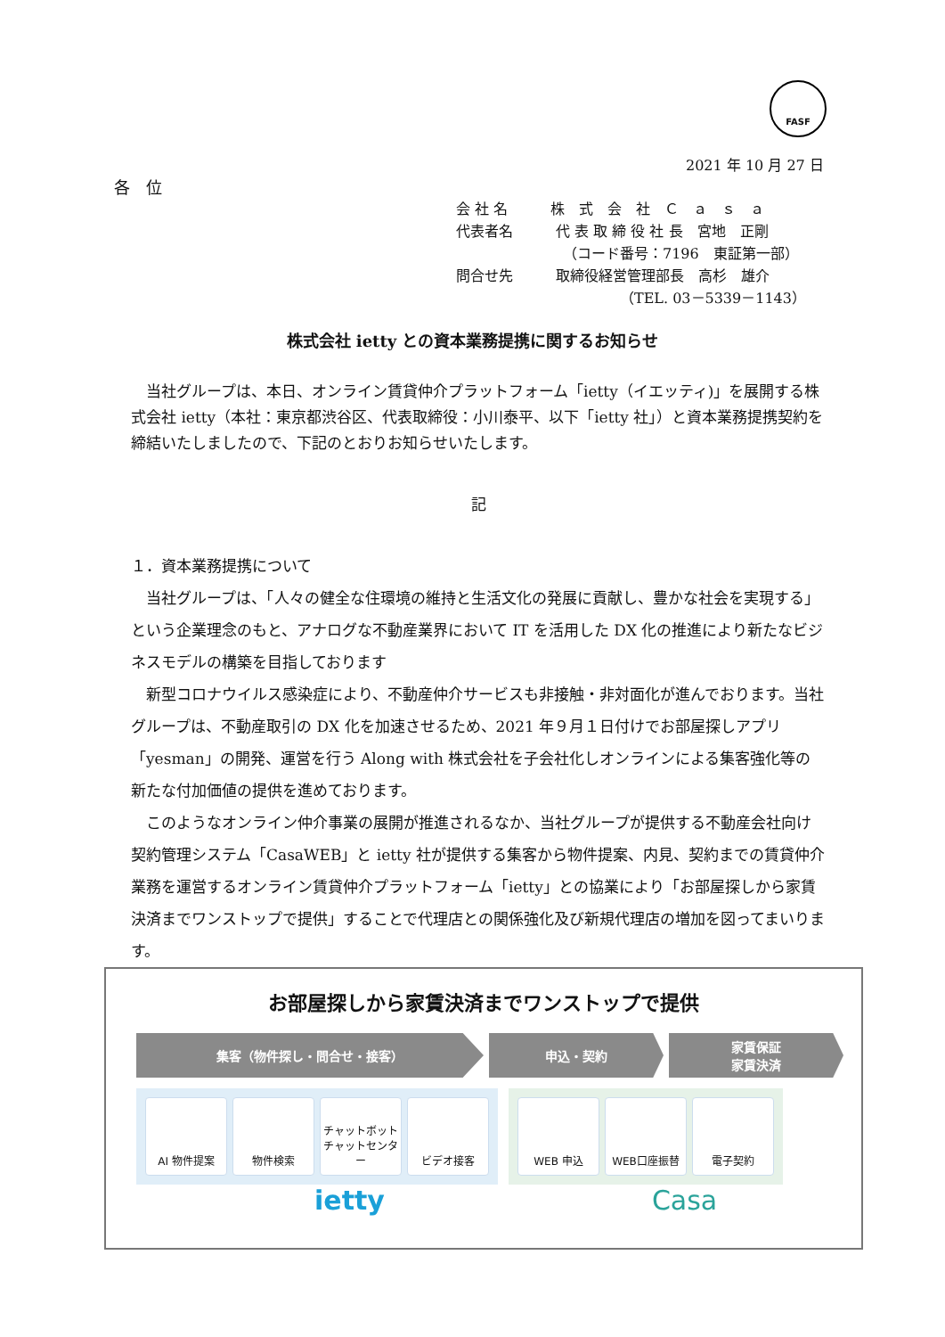FASF
2021 年 10 月 27 日
各　位
会 社 名　　　株　式　会　社　Ｃ　ａ　ｓ　ａ
代表者名　　　代 表 取 締 役 社 長　宮地　正剛
　　　　　　　　（コード番号：7196　東証第一部）
問合せ先　　　取締役経営管理部長　高杉　雄介
　　　　　　　　　　　　（TEL. 03－5339－1143）
株式会社 ietty との資本業務提携に関するお知らせ
当社グループは、本日、オンライン賃貸仲介プラットフォーム「ietty（イエッティ)」を展開する株式会社 ietty（本社：東京都渋谷区、代表取締役：小川泰平、以下「ietty 社」）と資本業務提携契約を締結いたしましたので、下記のとおりお知らせいたします。
記
１．資本業務提携について
当社グループは、「人々の健全な住環境の維持と生活文化の発展に貢献し、豊かな社会を実現する」という企業理念のもと、アナログな不動産業界において IT を活用した DX 化の推進により新たなビジネスモデルの構築を目指しております
新型コロナウイルス感染症により、不動産仲介サービスも非接触・非対面化が進んでおります。当社グループは、不動産取引の DX 化を加速させるため、2021 年９月１日付けでお部屋探しアプリ「yesman」の開発、運営を行う Along with 株式会社を子会社化しオンラインによる集客強化等の新たな付加価値の提供を進めております。
このようなオンライン仲介事業の展開が推進されるなか、当社グループが提供する不動産会社向け契約管理システム「CasaWEB」と ietty 社が提供する集客から物件提案、内見、契約までの賃貸仲介業務を運営するオンライン賃貸仲介プラットフォーム「ietty」との協業により「お部屋探しから家賃決済までワンストップで提供」することで代理店との関係強化及び新規代理店の増加を図ってまいります。
お部屋探しから家賃決済までワンストップで提供
集客（物件探し・問合せ・接客） 申込・契約 家賃保証
家賃決済
AI 物件提案 物件検索 チャットボット
チャットセンター
ビデオ接客
WEB 申込 WEB口座振替 電子契約
ietty Casa